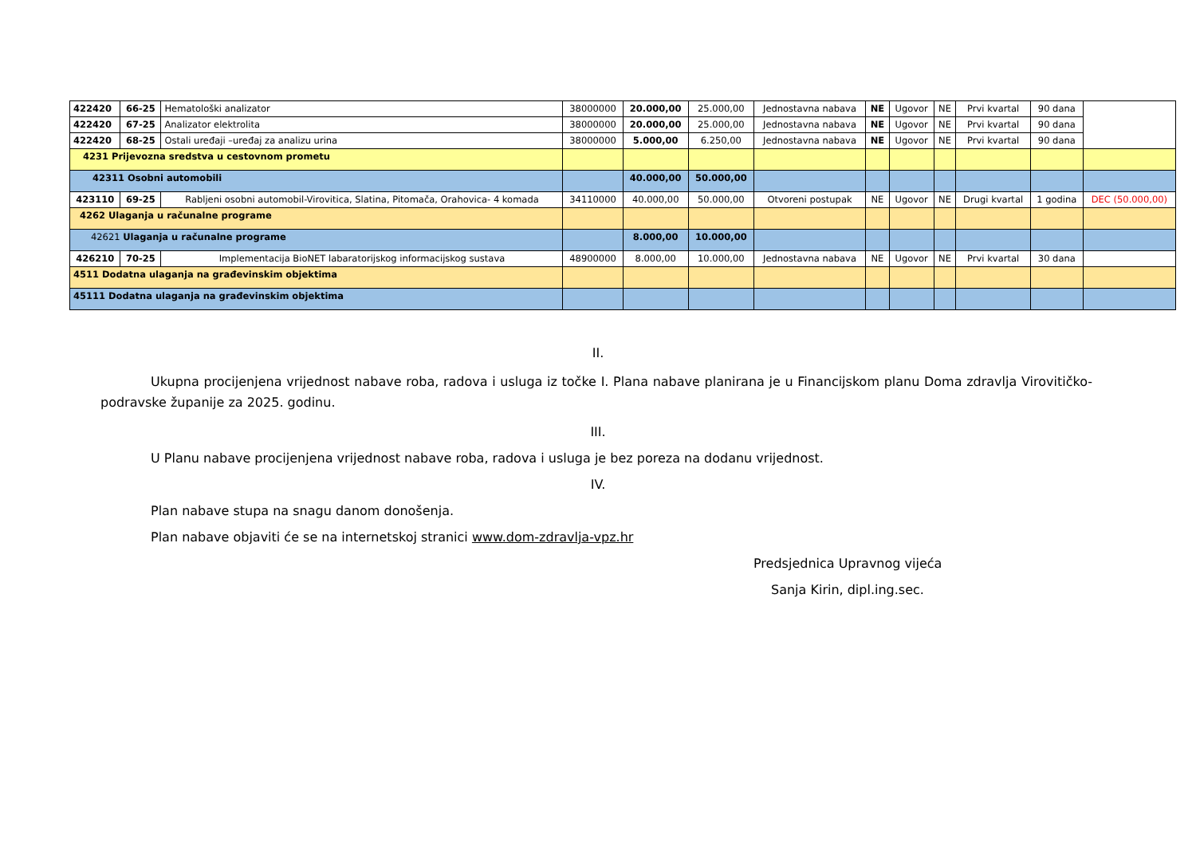| 422420 | 66-25 | Hematološki analizator | 38000000 | 20.000,00 | 25.000,00 | Jednostavna nabava | NE | Ugovor | NE | Prvi kvartal | 90 dana | |
| 422420 | 67-25 | Analizator elektrolita | 38000000 | 20.000,00 | 25.000,00 | Jednostavna nabava | NE | Ugovor | NE | Prvi kvartal | 90 dana | |
| 422420 | 68-25 | Ostali uređaji –uređaj za analizu urina | 38000000 | 5.000,00 | 6.250,00 | Jednostavna nabava | NE | Ugovor | NE | Prvi kvartal | 90 dana | |
| 4231 Prijevozna sredstva u cestovnom prometu | | | | | | | | | | | | |
| 42311 Osobni automobili | | | | 40.000,00 | 50.000,00 | | | | | | | |
| 423110 | 69-25 | Rabljeni osobni automobil-Virovitica, Slatina, Pitomača, Orahovica- 4 komada | 34110000 | 40.000,00 | 50.000,00 | Otvoreni postupak | NE | Ugovor | NE | Drugi kvartal | 1 godina | DEC (50.000,00) |
| 4262 Ulaganja u računalne programe | | | | | | | | | | | | |
| 42621 Ulaganja u računalne programe | | | | 8.000,00 | 10.000,00 | | | | | | | |
| 426210 | 70-25 | Implementacija BioNET labaratorijskog informacijskog sustava | 48900000 | 8.000,00 | 10.000,00 | Jednostavna nabava | NE | Ugovor | NE | Prvi kvartal | 30 dana | |
| 4511 Dodatna ulaganja na građevinskim objektima | | | | | | | | | | | | |
| 45111 Dodatna ulaganja na građevinskim objektima | | | | | | | | | | | | |
II.
Ukupna procijenjena vrijednost nabave roba, radova i usluga iz točke I. Plana nabave planirana je u Financijskom planu Doma zdravlja Virovitičko-podravske županije za 2025. godinu.
III.
U Planu nabave procijenjena vrijednost nabave roba, radova i usluga je bez poreza na dodanu vrijednost.
IV.
Plan nabave stupa na snagu danom donošenja.
Plan nabave objaviti će se na internetskoj stranici www.dom-zdravlja-vpz.hr
Predsjednica Upravnog vijeća
Sanja Kirin, dipl.ing.sec.